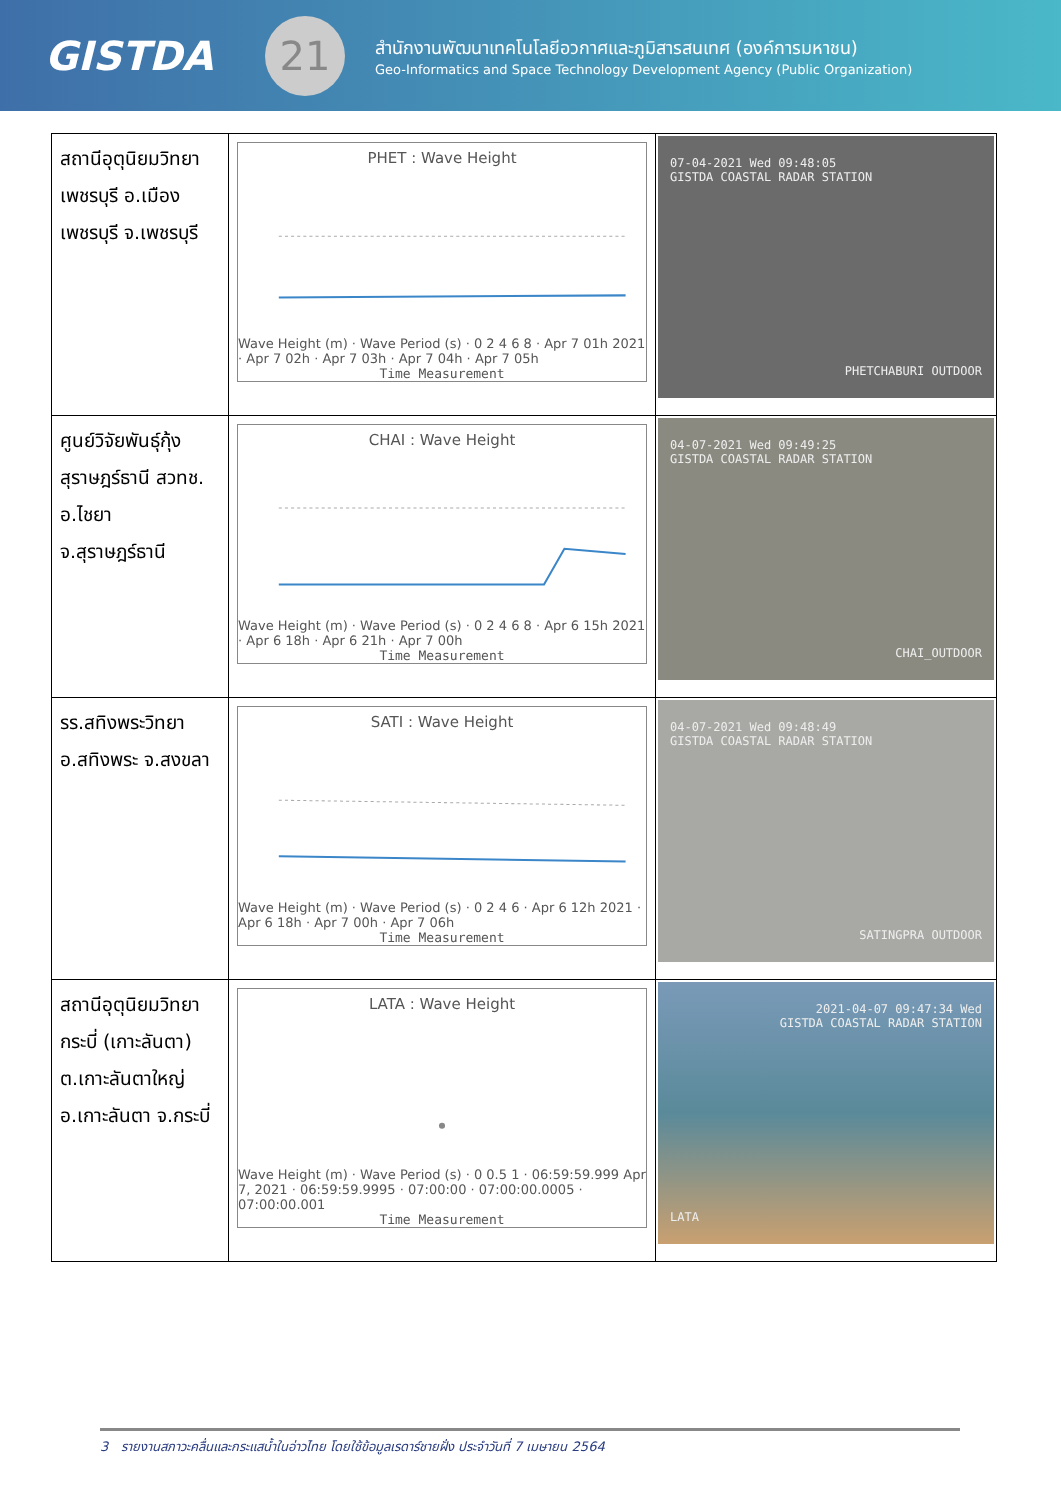GISTDA
21
สำนักงานพัฒนาเทคโนโลยีอวกาศและภูมิสารสนเทศ (องค์การมหาชน)
Geo-Informatics and Space Technology Development Agency (Public Organization)
| สถานีอุตุนิยมวิทยา เพชรบุรี อ.เมือง เพชรบุรี จ.เพชรบุรี | PHET : Wave Height Wave Height (m) · Wave Period (s) · 0 2 4 6 8 · Apr 7 01h 2021 · Apr 7 02h · Apr 7 03h · Apr 7 04h · Apr 7 05h Time Measurement | 07-04-2021 Wed 09:48:05 GISTDA COASTAL RADAR STATION PHETCHABURI OUTDOOR |
| ศูนย์วิจัยพันธุ์กุ้งสุราษฎร์ธานี สวทช. อ.ไชยา จ.สุราษฎร์ธานี | CHAI : Wave Height Wave Height (m) · Wave Period (s) · 0 2 4 6 8 · Apr 6 15h 2021 · Apr 6 18h · Apr 6 21h · Apr 7 00h Time Measurement | 04-07-2021 Wed 09:49:25 GISTDA COASTAL RADAR STATION CHAI_OUTDOOR |
| รร.สทิงพระวิทยา อ.สทิงพระ จ.สงขลา | SATI : Wave Height Wave Height (m) · Wave Period (s) · 0 2 4 6 · Apr 6 12h 2021 · Apr 6 18h · Apr 7 00h · Apr 7 06h Time Measurement | 04-07-2021 Wed 09:48:49 GISTDA COASTAL RADAR STATION SATINGPRA OUTDOOR |
| สถานีอุตุนิยมวิทยา กระบี่ (เกาะลันตา) ต.เกาะลันตาใหญ่ อ.เกาะลันตา จ.กระบี่ | LATA : Wave Height Wave Height (m) · Wave Period (s) · 0 0.5 1 · 06:59:59.999 Apr 7, 2021 · 06:59:59.9995 · 07:00:00 · 07:00:00.0005 · 07:00:00.001 Time Measurement | 2021-04-07 09:47:34 Wed GISTDA COASTAL RADAR STATION LATA |
3 รายงานสภาวะคลื่นและกระแสน้ำในอ่าวไทย โดยใช้ข้อมูลเรดาร์ชายฝั่ง ประจำวันที่ 7 เมษายน 2564